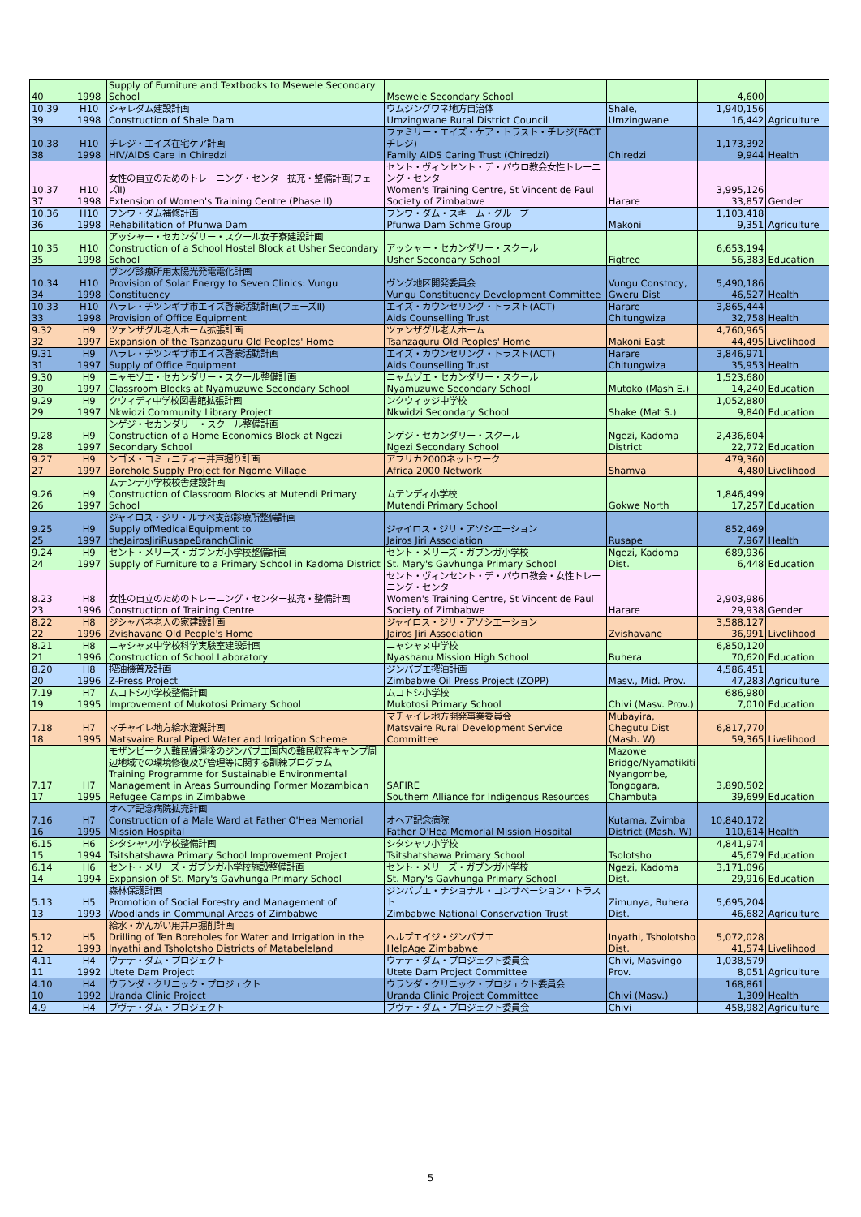| 40 | 1998 | Supply of Furniture and Textbooks to Msewele Secondary School | Msewele Secondary School | | 4,600 | |
| 10.39 39 | H10 1998 | シャレダム建設計画 Construction of Shale Dam | ウムジングワネ地方自治体 Umzingwane Rural District Council | Shale, Umzingwane | 1,940,156 16,442 | Agriculture |
| 10.38 38 | H10 1998 | チレジ・エイズ在宅ケア計画 HIV/AIDS Care in Chiredzi | ファミリー・エイズ・ケア・トラスト・チレジ(FACTチレジ) Family AIDS Caring Trust (Chiredzi) | Chiredzi | 1,173,392 9,944 | Health |
| 10.37 37 | H10 1998 | 女性の自立のためのトレーニング・センター拡充・整備計画(フェーズⅡ) Extension of Women's Training Centre (Phase II) | セント・ヴィンセント・デ・パウロ教会女性トレーニング・センター Women's Training Centre, St Vincent de Paul Society of Zimbabwe | Harare | 3,995,126 33,857 | Gender |
| 10.36 36 | H10 1998 | フンワ・ダム補修計画 Rehabilitation of Pfunwa Dam | フンワ・ダム・スキーム・グループ Pfunwa Dam Schme Group | Makoni | 1,103,418 9,351 | Agriculture |
| 10.35 35 | H10 1998 | アッシャー・セカンダリー・スクール女子寮建設計画 Construction of a School Hostel Block at Usher Secondary School | アッシャー・セカンダリー・スクール Usher Secondary School | Figtree | 6,653,194 56,383 | Education |
| 10.34 34 | H10 1998 | ヴング診療所用太陽光発電電化計画 Provision of Solar Energy to Seven Clinics: Vungu Constituency | ヴング地区開発委員会 Vungu Constituency Development Committee | Vungu Constncy, Gweru Dist | 5,490,186 46,527 | Health |
| 10.33 33 | H10 1998 | ハラレ・チツンギザ市エイズ啓蒙活動計画(フェーズⅡ) Provision of Office Equipment | エイズ・カウンセリング・トラスト(ACT) Aids Counselling Trust | Harare Chitungwiza | 3,865,444 32,758 | Health |
| 9.32 32 | H9 1997 | ツァンザグル老人ホーム拡張計画 Expansion of the Tsanzaguru Old Peoples' Home | ツァンザグル老人ホーム Tsanzaguru Old Peoples' Home | Makoni East | 4,760,965 44,495 | Livelihood |
| 9.31 31 | H9 1997 | ハラレ・チツンギザ市エイズ啓蒙活動計画 Supply of Office Equipment | エイズ・カウンセリング・トラスト(ACT) Aids Counselling Trust | Harare Chitungwiza | 3,846,971 35,953 | Health |
| 9.30 30 | H9 1997 | ニャモゾエ・セカンダリー・スクール整備計画 Classroom Blocks at Nyamuzuwe Secondary School | ニャムゾエ・セカンダリー・スクール Nyamuzuwe Secondary School | Mutoko (Mash E.) | 1,523,680 14,240 | Education |
| 9.29 29 | H9 1997 | クウィディ中学校図書館拡張計画 Nkwidzi Community Library Project | ンクウィッジ中学校 Nkwidzi Secondary School | Shake (Mat S.) | 1,052,880 9,840 | Education |
| 9.28 28 | H9 1997 | ンゲジ・セカンダリー・スクール整備計画 Construction of a Home Economics Block at Ngezi Secondary School | ンゲジ・セカンダリー・スクール Ngezi Secondary School | Ngezi, Kadoma District | 2,436,604 22,772 | Education |
| 9.27 27 | H9 1997 | ンゴメ・コミュニティー井戸掘り計画 Borehole Supply Project for Ngome Village | アフリカ2000ネットワーク Africa 2000 Network | Shamva | 479,360 4,480 | Livelihood |
| 9.26 26 | H9 1997 | ムテンデ小学校校舎建設計画 Construction of Classroom Blocks at Mutendi Primary School | ムテンディ小学校 Mutendi Primary School | Gokwe North | 1,846,499 17,257 | Education |
| 9.25 25 | H9 1997 | ジャイロス・ジリ・ルサペ支部診療所整備計画 Supply ofMedicalEquipment to theJairosJiriRusapeBranchClinic | ジャイロス・ジリ・アソシエーション Jairos Jiri Association | Rusape | 852,469 7,967 | Health |
| 9.24 24 | H9 1997 | セント・メリーズ・ガブンガ小学校整備計画 Supply of Furniture to a Primary School in Kadoma District | セント・メリーズ・ガブンガ小学校 St. Mary's Gavhunga Primary School | Ngezi, Kadoma Dist. | 689,936 6,448 | Education |
| 8.23 23 | H8 1996 | 女性の自立のためのトレーニング・センター拡充・整備計画 Construction of Training Centre | セント・ヴィンセント・デ・パウロ教会・女性トレーニング・センター Women's Training Centre, St Vincent de Paul Society of Zimbabwe | Harare | 2,903,986 29,938 | Gender |
| 8.22 22 | H8 1996 | ジシャバネ老人の家建設計画 Zvishavane Old People's Home | ジャイロス・ジリ・アソシエーション Jairos Jiri Association | Zvishavane | 3,588,127 36,991 | Livelihood |
| 8.21 21 | H8 1996 | ニャシャヌ中学校科学実験室建設計画 Construction of School Laboratory | ニャシャヌ中学校 Nyashanu Mission High School | Buhera | 6,850,120 70,620 | Education |
| 8.20 20 | H8 1996 | 搾油機普及計画 Z-Press Project | ジンバブエ搾油計画 Zimbabwe Oil Press Project (ZOPP) | Masv., Mid. Prov. | 4,586,451 47,283 | Agriculture |
| 7.19 19 | H7 1995 | ムコトシ小学校整備計画 Improvement of Mukotosi Primary School | ムコトシ小学校 Mukotosi Primary School | Chivi (Masv. Prov.) | 686,980 7,010 | Education |
| 7.18 18 | H7 1995 | マチャイレ地方給水灌漑計画 Matsvaire Rural Piped Water and Irrigation Scheme | マチャイレ地方開発事業委員会 Matsvaire Rural Development Service Committee | Mubayira, Chegutu Dist (Mash. W) | 6,817,770 59,365 | Livelihood |
| 7.17 17 | H7 1995 | モザンビーク人難民帰還後のジンバブエ国内の難民収容キャンプ周辺地域での環境修復及び管理等に関する訓練プログラム Training Programme for Sustainable Environmental Management in Areas Surrounding Former Mozambican Refugee Camps in Zimbabwe | SAFIRE Southern Alliance for Indigenous Resources | Mazowe Bridge/Nyamatikiti Nyangombe, Tongogara, Chambuta | 3,890,502 39,699 | Education |
| 7.16 16 | H7 1995 | オヘア記念病院拡充計画 Construction of a Male Ward at Father O'Hea Memorial Mission Hospital | オヘア記念病院 Father O'Hea Memorial Mission Hospital | Kutama, Zvimba District (Mash. W) | 10,840,172 110,614 | Health |
| 6.15 15 | H6 1994 | シタシャワ小学校整備計画 Tsitshatshawa Primary School Improvement Project | シタシャワ小学校 Tsitshatshawa Primary School | Tsolotsho | 4,841,974 45,679 | Education |
| 6.14 14 | H6 1994 | セント・メリーズ・ガブンガ小学校施設整備計画 Expansion of St. Mary's Gavhunga Primary School | セント・メリーズ・ガブンガ小学校 St. Mary's Gavhunga Primary School | Ngezi, Kadoma Dist. | 3,171,096 29,916 | Education |
| 5.13 13 | H5 1993 | 森林保護計画 Promotion of Social Forestry and Management of Woodlands in Communal Areas of Zimbabwe | ジンバブエ・ナショナル・コンサベーション・トラスト Zimbabwe National Conservation Trust | Zimunya, Buhera Dist. | 5,695,204 46,682 | Agriculture |
| 5.12 12 | H5 1993 | 給水・かんがい用井戸掘削計画 Drilling of Ten Boreholes for Water and Irrigation in the Inyathi and Tsholotsho Districts of Matabeleland | ヘルプエイジ・ジンバブエ HelpAge Zimbabwe | Inyathi, Tsholotsho Dist. | 5,072,028 41,574 | Livelihood |
| 4.11 11 | H4 1992 | ウテテ・ダム・プロジェクト Utete Dam Project | ウテテ・ダム・プロジェクト委員会 Utete Dam Project Committee | Chivi, Masvingo Prov. | 1,038,579 8,051 | Agriculture |
| 4.10 10 | H4 1992 | ウランダ・クリニック・プロジェクト Uranda Clinic Project | ウランダ・クリニック・プロジェクト委員会 Uranda Clinic Project Committee | Chivi (Masv.) | 168,861 1,309 | Health |
| 4.9 | H4 | ブヴテ・ダム・プロジェクト | ブヴテ・ダム・プロジェクト委員会 | Chivi | 458,982 | Agriculture |
5